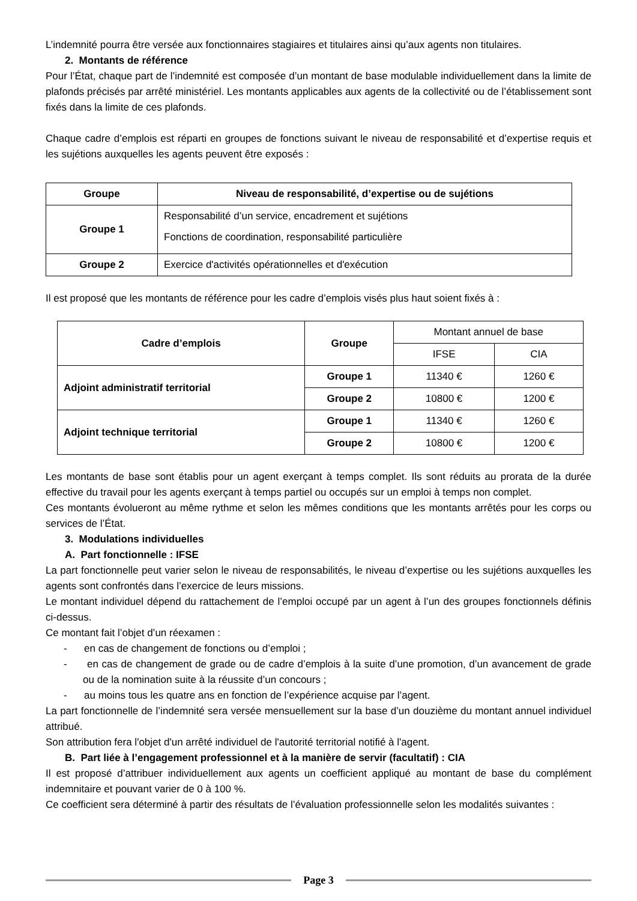L’indemnité pourra être versée aux fonctionnaires stagiaires et titulaires ainsi qu’aux agents non titulaires.
2. Montants de référence
Pour l’État, chaque part de l’indemnité est composée d’un montant de base modulable individuellement dans la limite de plafonds précisés par arrêté ministériel. Les montants applicables aux agents de la collectivité ou de l’établissement sont fixés dans la limite de ces plafonds.
Chaque cadre d’emplois est réparti en groupes de fonctions suivant le niveau de responsabilité et d’expertise requis et les sujétions auxquelles les agents peuvent être exposés :
| Groupe | Niveau de responsabilité, d’expertise ou de sujétions |
| --- | --- |
| Groupe 1 | Responsabilité d’un service, encadrement et sujétions Fonctions de coordination, responsabilité particulière |
| Groupe 2 | Exercice d'activités opérationnelles et d'exécution |
Il est proposé que les montants de référence pour les cadre d’emplois visés plus haut soient fixés à :
| Cadre d’emplois | Groupe | Montant annuel de base | |
| | | IFSE | CIA |
| Adjoint administratif territorial | Groupe 1 | 11340 € | 1260 € |
| | Groupe 2 | 10800 € | 1200 € |
| Adjoint technique territorial | Groupe 1 | 11340 € | 1260 € |
| | Groupe 2 | 10800 € | 1200 € |
Les montants de base sont établis pour un agent exerçant à temps complet. Ils sont réduits au prorata de la durée effective du travail pour les agents exerçant à temps partiel ou occupés sur un emploi à temps non complet.
Ces montants évolueront au même rythme et selon les mêmes conditions que les montants arrêtés pour les corps ou services de l’État.
3. Modulations individuelles
A. Part fonctionnelle : IFSE
La part fonctionnelle peut varier selon le niveau de responsabilités, le niveau d’expertise ou les sujétions auxquelles les agents sont confrontés dans l’exercice de leurs missions.
Le montant individuel dépend du rattachement de l’emploi occupé par un agent à l’un des groupes fonctionnels définis ci-dessus.
Ce montant fait l’objet d’un réexamen :
- en cas de changement de fonctions ou d’emploi ;
- en cas de changement de grade ou de cadre d’emplois à la suite d’une promotion, d’un avancement de grade ou de la nomination suite à la réussite d’un concours ;
- au moins tous les quatre ans en fonction de l’expérience acquise par l’agent.
La part fonctionnelle de l’indemnité sera versée mensuellement sur la base d’un douzième du montant annuel individuel attribué.
Son attribution fera l'objet d'un arrêté individuel de l'autorité territorial notifié à l'agent.
B. Part liée à l’engagement professionnel et à la manière de servir (facultatif) : CIA
Il est proposé d’attribuer individuellement aux agents un coefficient appliqué au montant de base du complément indemnitaire et pouvant varier de 0 à 100 %.
Ce coefficient sera déterminé à partir des résultats de l’évaluation professionnelle selon les modalités suivantes :
Page 3